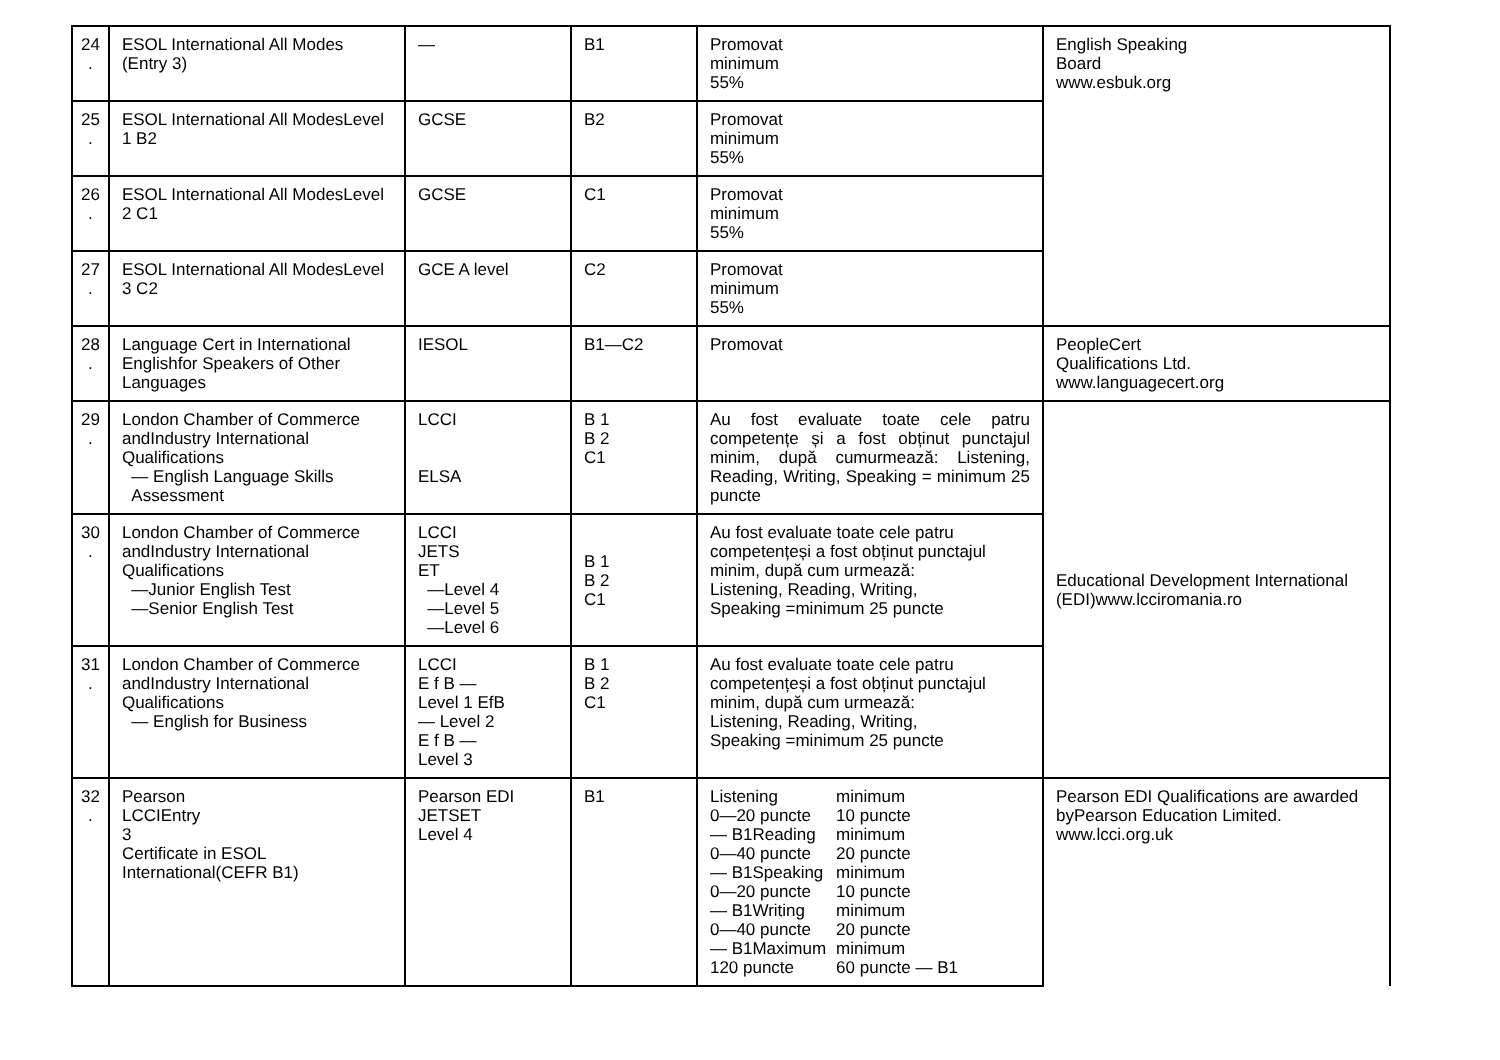| 24 . | ESOL International All Modes (Entry 3) | — | B1 | Promovat minimum 55% | English Speaking Board www.esbuk.org |
| 25 . | ESOL International All ModesLevel 1 B2 | GCSE | B2 | Promovat minimum 55% | |
| 26 . | ESOL International All ModesLevel 2 C1 | GCSE | C1 | Promovat minimum 55% | |
| 27 . | ESOL International All ModesLevel 3 C2 | GCE A level | C2 | Promovat minimum 55% | |
| 28 . | Language Cert in International Englishfor Speakers of Other Languages | IESOL | B1—C2 | Promovat | PeopleCert Qualifications Ltd. www.languagecert.org |
| 29 . | London Chamber of Commerce andIndustry International Qualifications — English Language Skills Assessment | LCCI ELSA | B 1 B 2 C1 | Au fost evaluate toate cele patru competențe și a fost obținut punctajul minim, după cumurmează: Listening, Reading, Writing, Speaking = minimum 25 puncte | Educational Development International (EDI)www.lcciromania.ro |
| 30 . | London Chamber of Commerce andIndustry International Qualifications —Junior English Test —Senior English Test | LCCI JETS ET —Level 4 —Level 5 —Level 6 | B 1 B 2 C1 | Au fost evaluate toate cele patru competențeși a fost obținut punctajul minim, după cum urmează: Listening, Reading, Writing, Speaking =minimum 25 puncte | |
| 31 . | London Chamber of Commerce andIndustry International Qualifications — English for Business | LCCI E f B — Level 1 EfB — Level 2 E f B — Level 3 | B 1 B 2 C1 | Au fost evaluate toate cele patru competențeși a fost obținut punctajul minim, după cum urmează: Listening, Reading, Writing, Speaking =minimum 25 puncte | |
| 32 . | Pearson LCCIEntry 3 Certificate in ESOL International(CEFR B1) | Pearson EDI JETSET Level 4 | B1 | / Listening 0—20 puncte — B1Reading 0—40 puncte — B1Speaking 0—20 puncte — B1Writing 0—40 puncte — B1Maximum 120 puncte / minimum 10 puncte minimum 20 puncte minimum 10 puncte minimum 20 puncte minimum 60 puncte — B1 / | Pearson EDI Qualifications are awarded byPearson Education Limited. www.lcci.org.uk |